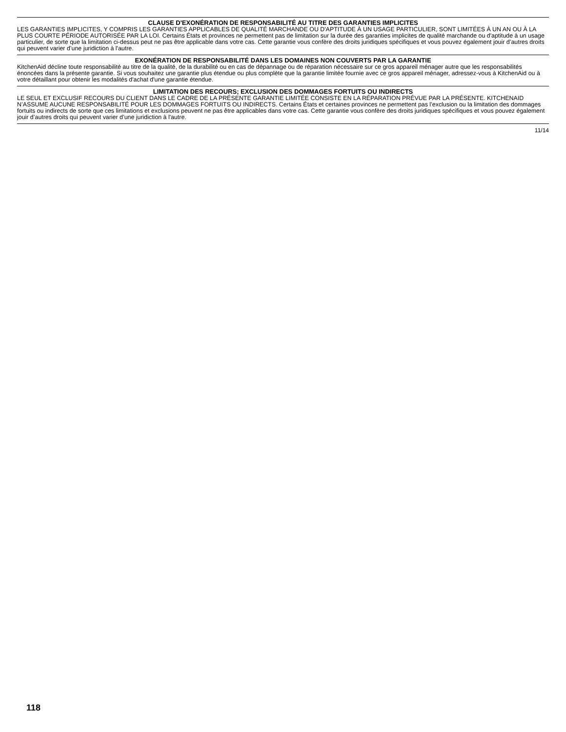CLAUSE D'EXONÉRATION DE RESPONSABILITÉ AU TITRE DES GARANTIES IMPLICITES
LES GARANTIES IMPLICITES, Y COMPRIS LES GARANTIES APPLICABLES DE QUALITÉ MARCHANDE OU D'APTITUDE À UN USAGE PARTICULIER, SONT LIMITÉES À UN AN OU À LA PLUS COURTE PÉRIODE AUTORISÉE PAR LA LOI. Certains États et provinces ne permettent pas de limitation sur la durée des garanties implicites de qualité marchande ou d'aptitude à un usage particulier, de sorte que la limitation ci-dessus peut ne pas être applicable dans votre cas. Cette garantie vous confère des droits juridiques spécifiques et vous pouvez également jouir d’autres droits qui peuvent varier d’une juridiction à l'autre.
EXONÉRATION DE RESPONSABILITÉ DANS LES DOMAINES NON COUVERTS PAR LA GARANTIE
KitchenAid décline toute responsabilité au titre de la qualité, de la durabilité ou en cas de dépannage ou de réparation nécessaire sur ce gros appareil ménager autre que les responsabilités énoncées dans la présente garantie. Si vous souhaitez une garantie plus étendue ou plus complète que la garantie limitée fournie avec ce gros appareil ménager, adressez-vous à KitchenAid ou à votre détaillant pour obtenir les modalités d'achat d'une garantie étendue.
LIMITATION DES RECOURS; EXCLUSION DES DOMMAGES FORTUITS OU INDIRECTS
LE SEUL ET EXCLUSIF RECOURS DU CLIENT DANS LE CADRE DE LA PRÉSENTE GARANTIE LIMITÉE CONSISTE EN LA RÉPARATION PRÉVUE PAR LA PRÉSENTE. KITCHENAID N’ASSUME AUCUNE RESPONSABILITÉ POUR LES DOMMAGES FORTUITS OU INDIRECTS. Certains États et certaines provinces ne permettent pas l’exclusion ou la limitation des dommages fortuits ou indirects de sorte que ces limitations et exclusions peuvent ne pas être applicables dans votre cas. Cette garantie vous confère des droits juridiques spécifiques et vous pouvez également jouir d’autres droits qui peuvent varier d’une juridiction à l'autre.
11/14
118